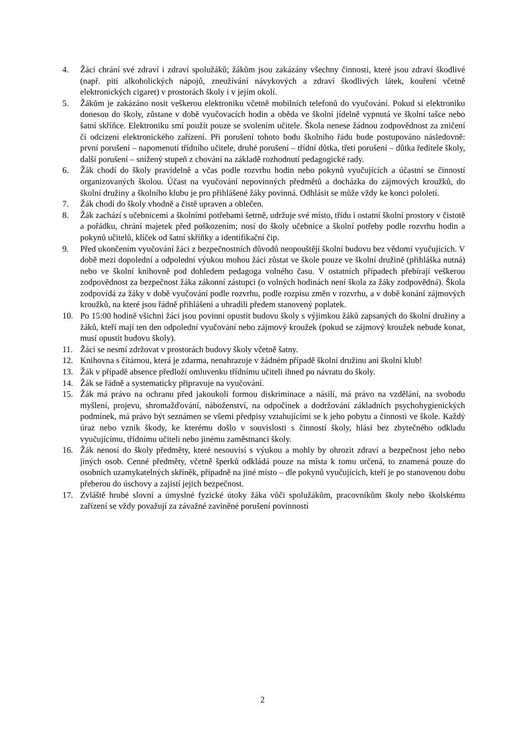4. Žáci chrání své zdraví i zdraví spolužáků; žákům jsou zakázány všechny činnosti, které jsou zdraví škodlivé (např. pití alkoholických nápojů, zneužívání návykových a zdraví škodlivých látek, kouření včetně elektronických cigaret) v prostorách školy i v jejím okolí.
5. Žákům je zakázáno nosit veškerou elektroniku včetně mobilních telefonů do vyučování. Pokud si elektroniku donesou do školy, zůstane v době vyučovacích hodin a oběda ve školní jídelně vypnutá ve školní tašce nebo šatní skříňce. Elektroniku smí použít pouze se svolením učitele. Škola nenese žádnou zodpovědnost za zničení či odcizení elektronického zařízení. Při porušení tohoto bodu školního řádu bude postupováno následovně: první porušení – napomenutí třídního učitele, druhé porušení – třídní důtka, třetí porušení – důtka ředitele školy, další porušení – snížený stupeň z chování na základě rozhodnutí pedagogické rady.
6. Žák chodí do školy pravidelně a včas podle rozvrhu hodin nebo pokynů vyučujících a účastní se činností organizovaných školou. Účast na vyučování nepovinných předmětů a docházka do zájmových kroužků, do školní družiny a školního klubu je pro přihlášené žáky povinná. Odhlásit se může vždy ke konci pololetí.
7. Žák chodí do školy vhodně a čistě upraven a oblečen.
8. Žák zachází s učebnicemi a školními potřebami šetrně, udržuje své místo, třídu i ostatní školní prostory v čistotě a pořádku, chrání majetek před poškozením; nosí do školy učebnice a školní potřeby podle rozvrhu hodin a pokynů učitelů, klíček od šatní skříňky a identifikační čip.
9. Před ukončením vyučování žáci z bezpečnostních důvodů neopouštějí školní budovu bez vědomí vyučujících. V době mezi dopolední a odpolední výukou mohou žáci zůstat ve škole pouze ve školní družině (přihláška nutná) nebo ve školní knihovně pod dohledem pedagoga volného času. V ostatních případech přebírají veškerou zodpovědnost za bezpečnost žáka zákonní zástupci (o volných hodinách není škola za žáky zodpovědná). Škola zodpovídá za žáky v době vyučování podle rozvrhu, podle rozpisu změn v rozvrhu, a v době konání zájmových kroužků, na které jsou řádně přihlášeni a uhradili předem stanovený poplatek.
10. Po 15:00 hodině všichni žáci jsou povinni opustit budovu školy s výjimkou žáků zapsaných do školní družiny a žáků, kteří mají ten den odpolední vyučování nebo zájmový kroužek (pokud se zájmový kroužek nebude konat, musí opustit budovu školy).
11. Žáci se nesmí zdržovat v prostorách budovy školy včetně šatny.
12. Knihovna s čítárnou, která je zdarma, nenahrazuje v žádném případě školní družinu ani školní klub!
13. Žák v případě absence předloží omluvenku třídnímu učiteli ihned po návratu do školy.
14. Žák se řádně a systematicky připravuje na vyučování.
15. Žák má právo na ochranu před jakoukoli formou diskriminace a násilí, má právo na vzdělání, na svobodu myšlení, projevu, shromažďování, náboženství, na odpočinek a dodržování základních psychohygienických podmínek, má právo být seznámen se všemi předpisy vztahujícími se k jeho pobytu a činnosti ve škole. Každý úraz nebo vznik škody, ke kterému došlo v souvislosti s činností školy, hlásí bez zbytečného odkladu vyučujícímu, třídnímu učiteli nebo jinému zaměstnanci školy.
16. Žák nenosí do školy předměty, které nesouvisí s výukou a mohly by ohrozit zdraví a bezpečnost jeho nebo jiných osob. Cenné předměty, včetně šperků odkládá pouze na místa k tomu určená, to znamená pouze do osobních uzamykatelných skříněk, případně na jiné místo – dle pokynů vyučujících, kteří je po stanovenou dobu přeberou do úschovy a zajistí jejich bezpečnost.
17. Zvláště hrubé slovní a úmyslné fyzické útoky žáka vůči spolužákům, pracovníkům školy nebo školskému zařízení se vždy považují za závažné zaviněné porušení povinností
2